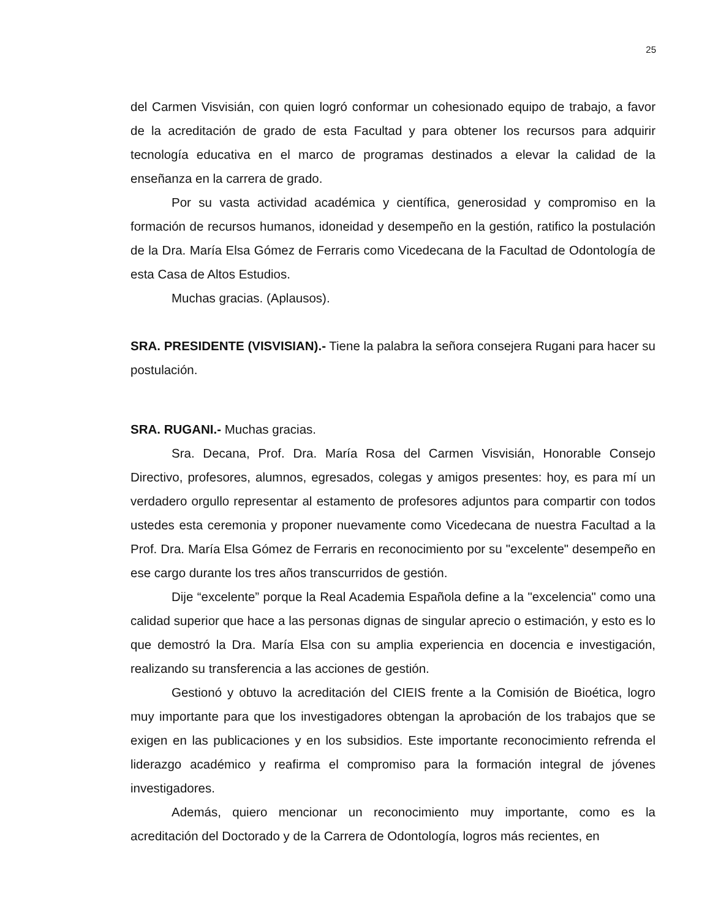25
del Carmen Visvisián, con quien logró conformar un cohesionado equipo de trabajo, a favor de la acreditación de grado de esta Facultad y para obtener los recursos para adquirir tecnología educativa en el marco de programas destinados a elevar la calidad de la enseñanza en la carrera de grado.
Por su vasta actividad académica y científica, generosidad y compromiso en la formación de recursos humanos, idoneidad y desempeño en la gestión, ratifico la postulación de la Dra. María Elsa Gómez de Ferraris como Vicedecana de la Facultad de Odontología de esta Casa de Altos Estudios.
Muchas gracias. (Aplausos).
SRA. PRESIDENTE (VISVISIAN).- Tiene la palabra la señora consejera Rugani para hacer su postulación.
SRA. RUGANI.- Muchas gracias.
Sra. Decana, Prof. Dra. María Rosa del Carmen Visvisián, Honorable Consejo Directivo, profesores, alumnos, egresados, colegas y amigos presentes: hoy, es para mí un verdadero orgullo representar al estamento de profesores adjuntos para compartir con todos ustedes esta ceremonia y proponer nuevamente como Vicedecana de nuestra Facultad a la Prof. Dra. María Elsa Gómez de Ferraris en reconocimiento por su "excelente" desempeño en ese cargo durante los tres años transcurridos de gestión.
Dije “excelente” porque la Real Academia Española define a la "excelencia" como una calidad superior que hace a las personas dignas de singular aprecio o estimación, y esto es lo que demostró la Dra. María Elsa con su amplia experiencia en docencia e investigación, realizando su transferencia a las acciones de gestión.
Gestionó y obtuvo la acreditación del CIEIS frente a la Comisión de Bioética, logro muy importante para que los investigadores obtengan la aprobación de los trabajos que se exigen en las publicaciones y en los subsidios. Este importante reconocimiento refrenda el liderazgo académico y reafirma el compromiso para la formación integral de jóvenes investigadores.
Además, quiero mencionar un reconocimiento muy importante, como es la acreditación del Doctorado y de la Carrera de Odontología, logros más recientes, en